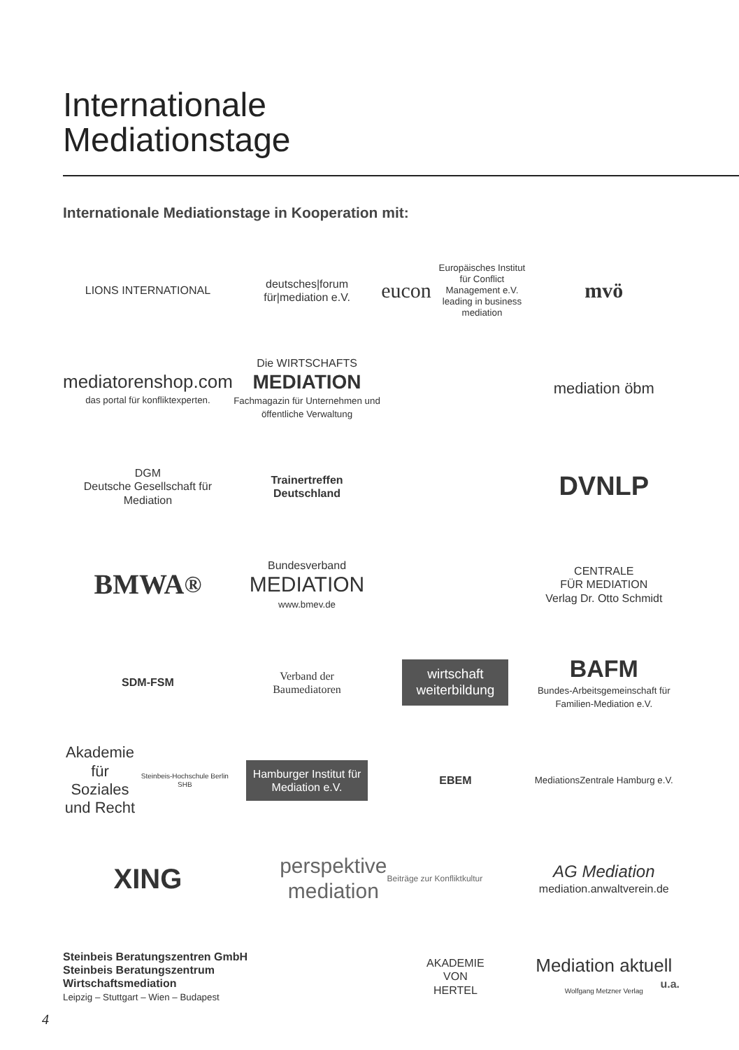Internationale
Mediationstage
Internationale Mediationstage in Kooperation mit:
LIONS INTERNATIONAL
deutsches|forum
für|mediation e.V.
eucon Europäisches Institut für Conflict Management e.V. leading in business mediation
mvö
mediatorenshop.com
das portal für konfliktexperten.
Die WIRTSCHAFTS
MEDIATION
Fachmagazin für Unternehmen und öffentliche Verwaltung
mediation öbm
DGM
Deutsche Gesellschaft für Mediation
Trainertreffen
Deutschland
DVNLP
BMWA<sup>®</sup>
Bundesverband
MEDIATION
www.bmev.de
CENTRALE
FÜR MEDIATION
Verlag Dr. Otto Schmidt
SDM-FSM
Verband der
Baumediatoren
wirtschaft
weiterbildung
BAFM
Bundes-Arbeitsgemeinschaft für Familien-Mediation e.V.
Akademie
für Soziales
und Recht
Steinbeis-Hochschule Berlin SHB
Hamburger Institut für
Mediation e.V.
EBEM
MediationsZentrale Hamburg e.V.
XING
perspektive
mediation
Beiträge zur Konfliktkultur
AG Mediation
mediation.anwaltverein.de
Steinbeis Beratungszentren GmbH
Steinbeis Beratungszentrum
Wirtschaftsmediation
Leipzig – Stuttgart – Wien – Budapest
AKADEMIE
VON
HERTEL
Mediation aktuell
Wolfgang Metzner Verlag
u.a.
4